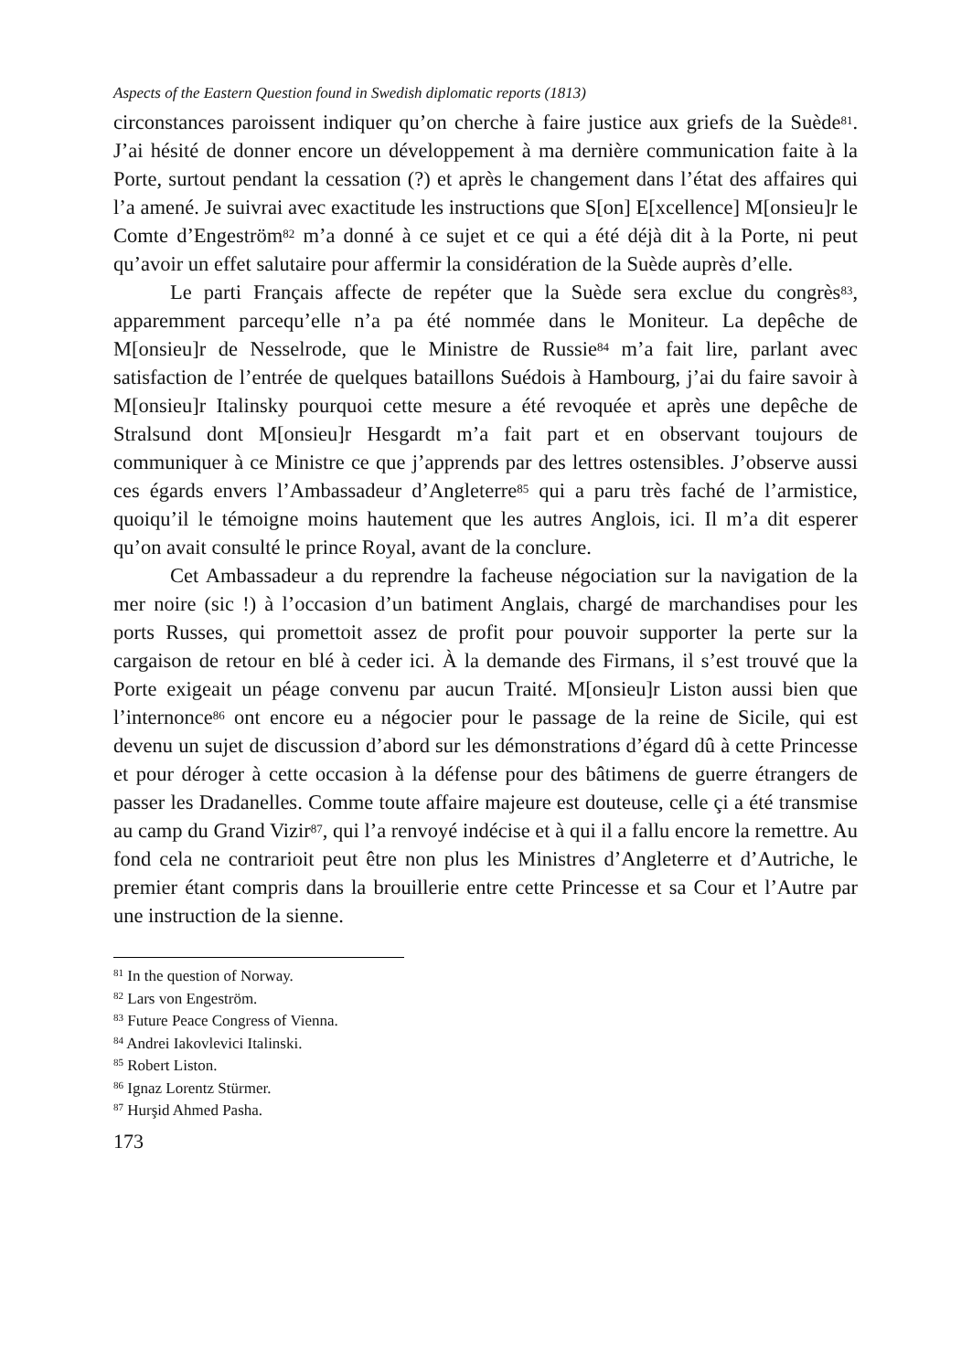Aspects of the Eastern Question found in Swedish diplomatic reports (1813)
circonstances paroissent indiquer qu’on cherche à faire justice aux griefs de la Suède<sup>81</sup>. J’ai hésité de donner encore un développement à ma dernière communication faite à la Porte, surtout pendant la cessation (?) et après le changement dans l’état des affaires qui l’a amené. Je suivrai avec exactitude les instructions que S[on] E[xcellence] M[onsieu]r le Comte d’Engeström<sup>82</sup> m’a donné à ce sujet et ce qui a été déjà dit à la Porte, ni peut qu’avoir un effet salutaire pour affermir la considération de la Suède auprès d’elle.
Le parti Français affecte de repéter que la Suède sera exclue du congrès<sup>83</sup>, apparemment parcequ’elle n’a pa été nommée dans le Moniteur. La depêche de M[onsieu]r de Nesselrode, que le Ministre de Russie<sup>84</sup> m’a fait lire, parlant avec satisfaction de l’entrée de quelques bataillons Suédois à Hambourg, j’ai du faire savoir à M[onsieu]r Italinsky pourquoi cette mesure a été revoquée et après une depêche de Stralsund dont M[onsieu]r Hesgardt m’a fait part et en observant toujours de communiquer à ce Ministre ce que j’apprends par des lettres ostensibles. J’observe aussi ces égards envers l’Ambassadeur d’Angleterre<sup>85</sup> qui a paru très faché de l’armistice, quoiqu’il le témoigne moins hautement que les autres Anglois, ici. Il m’a dit esperer qu’on avait consulté le prince Royal, avant de la conclure.
Cet Ambassadeur a du reprendre la facheuse négociation sur la navigation de la mer noire (sic !) à l’occasion d’un batiment Anglais, chargé de marchandises pour les ports Russes, qui promettoit assez de profit pour pouvoir supporter la perte sur la cargaison de retour en blé à ceder ici. À la demande des Firmans, il s’est trouvé que la Porte exigeait un péage convenu par aucun Traité. M[onsieu]r Liston aussi bien que l’internonce<sup>86</sup> ont encore eu a négocier pour le passage de la reine de Sicile, qui est devenu un sujet de discussion d’abord sur les démonstrations d’égard dû à cette Princesse et pour déroger à cette occasion à la défense pour des bâtimens de guerre étrangers de passer les Dradanelles. Comme toute affaire majeure est douteuse, celle çi a été transmise au camp du Grand Vizir<sup>87</sup>, qui l’a renvoyé indécise et à qui il a fallu encore la remettre. Au fond cela ne contrarioit peut être non plus les Ministres d’Angleterre et d’Autriche, le premier étant compris dans la brouillerie entre cette Princesse et sa Cour et l’Autre par une instruction de la sienne.
<sup>81</sup> In the question of Norway.
<sup>82</sup> Lars von Engeström.
<sup>83</sup> Future Peace Congress of Vienna.
<sup>84</sup> Andrei Iakovlevici Italinski.
<sup>85</sup> Robert Liston.
<sup>86</sup> Ignaz Lorentz Stürmer.
<sup>87</sup> Hurşid Ahmed Pasha.
173